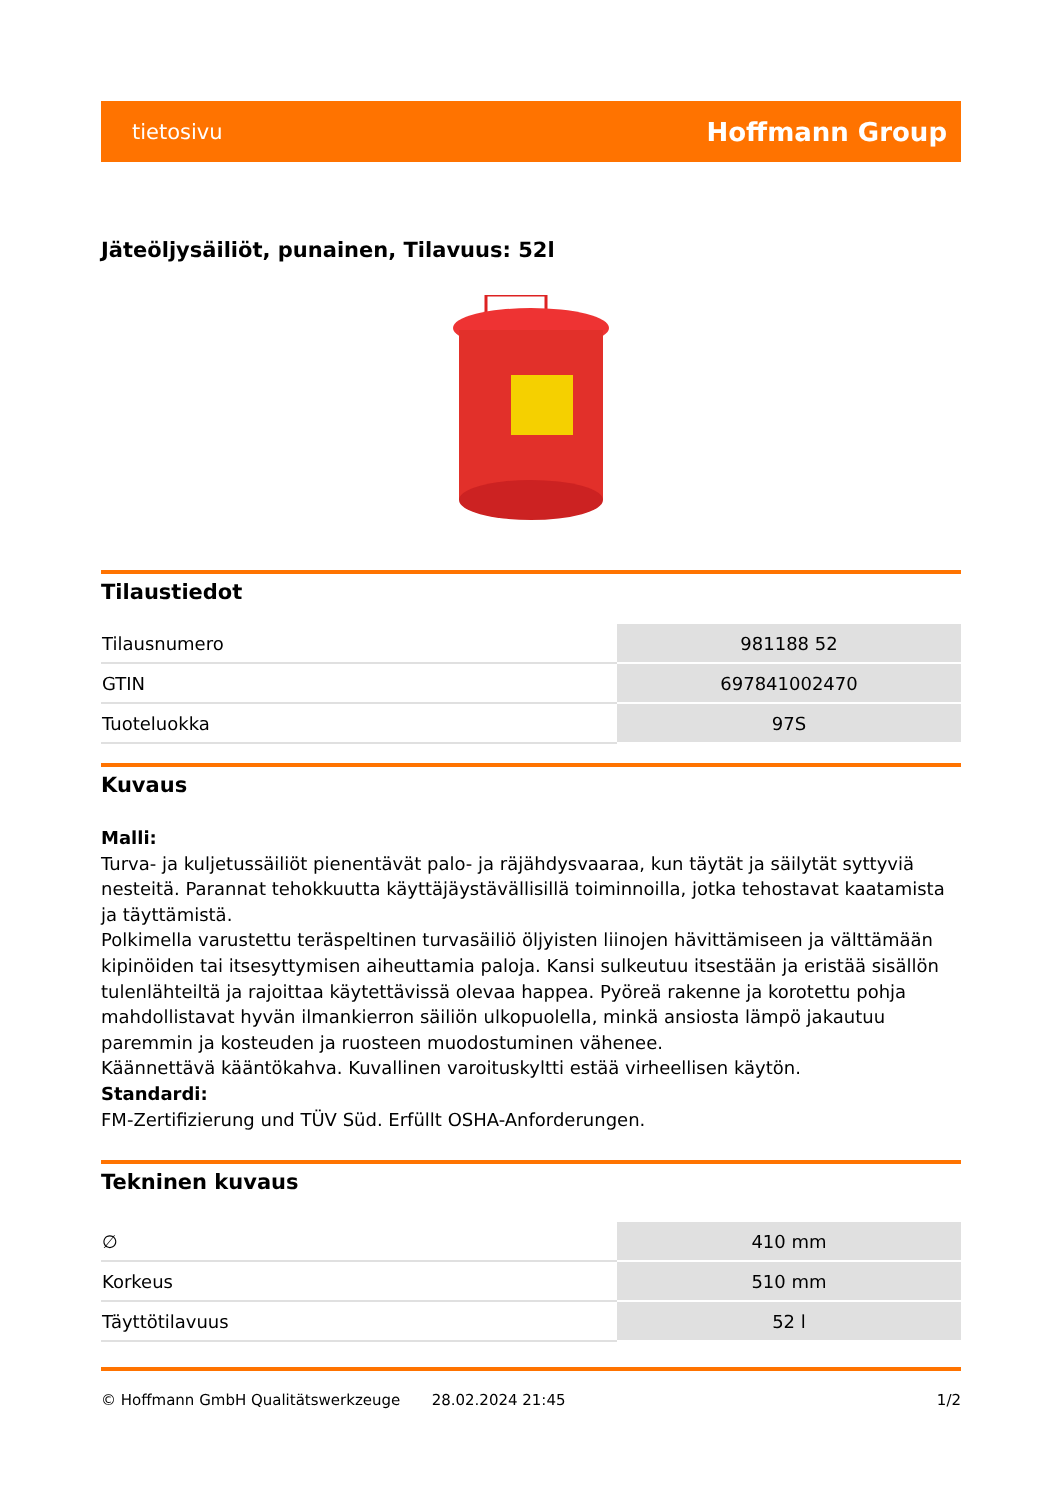tietosivu Hoffmann Group
Jäteöljysäiliöt, punainen, Tilavuus: 52l
Tilaustiedot
| Tilausnumero | 981188 52 |
| GTIN | 697841002470 |
| Tuoteluokka | 97S |
Kuvaus
Malli:
Turva- ja kuljetussäiliöt pienentävät palo- ja räjähdysvaaraa, kun täytät ja säilytät syttyviä nesteitä. Parannat tehokkuutta käyttäjäystävällisillä toiminnoilla, jotka tehostavat kaatamista ja täyttämistä.
Polkimella varustettu teräspeltinen turvasäiliö öljyisten liinojen hävittämiseen ja välttämään kipinöiden tai itsesyttymisen aiheuttamia paloja. Kansi sulkeutuu itsestään ja eristää sisällön tulenlähteiltä ja rajoittaa käytettävissä olevaa happea. Pyöreä rakenne ja korotettu pohja mahdollistavat hyvän ilmankierron säiliön ulkopuolella, minkä ansiosta lämpö jakautuu paremmin ja kosteuden ja ruosteen muodostuminen vähenee.
Käännettävä kääntökahva. Kuvallinen varoituskyltti estää virheellisen käytön.
Standardi:
FM-Zertifizierung und TÜV Süd. Erfüllt OSHA-Anforderungen.
Tekninen kuvaus
| ∅ | 410 mm |
| Korkeus | 510 mm |
| Täyttötilavuus | 52 l |
© Hoffmann GmbH Qualitätswerkzeuge 28.02.2024 21:45 1/2